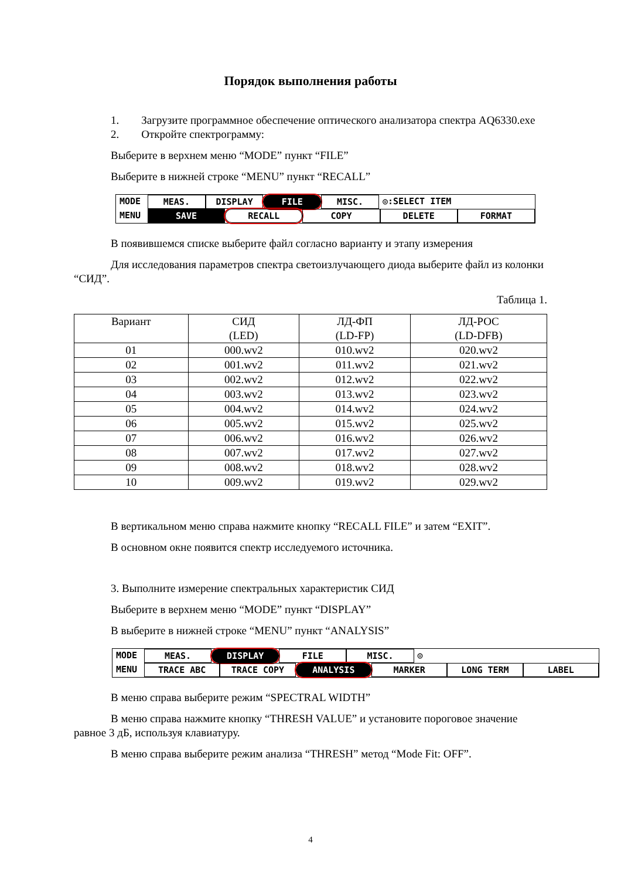Порядок выполнения работы
1. Загрузите программное обеспечение оптического анализатора спектра AQ6330.exe
2. Откройте спектрограмму:
Выберите в верхнем меню “MODE” пункт “FILE”
Выберите в нижней строке “MENU” пункт “RECALL”
MODE MEAS. DISPLAY FILE MISC. ◎:SELECT ITEM
MENU SAVE RECALL COPY DELETE FORMAT
В появившемся списке выберите файл согласно варианту и этапу измерения
Для исследования параметров спектра светоизлучающего диода выберите файл из колонки “СИД”.
Таблица 1.
| Вариант | СИД (LED) | ЛД-ФП (LD-FP) | ЛД-РОС (LD-DFB) |
| --- | --- | --- | --- |
| 01 | 000.wv2 | 010.wv2 | 020.wv2 |
| 02 | 001.wv2 | 011.wv2 | 021.wv2 |
| 03 | 002.wv2 | 012.wv2 | 022.wv2 |
| 04 | 003.wv2 | 013.wv2 | 023.wv2 |
| 05 | 004.wv2 | 014.wv2 | 024.wv2 |
| 06 | 005.wv2 | 015.wv2 | 025.wv2 |
| 07 | 006.wv2 | 016.wv2 | 026.wv2 |
| 08 | 007.wv2 | 017.wv2 | 027.wv2 |
| 09 | 008.wv2 | 018.wv2 | 028.wv2 |
| 10 | 009.wv2 | 019.wv2 | 029.wv2 |
В вертикальном меню справа нажмите кнопку “RECALL FILE” и затем “EXIT”.
В основном окне появится спектр исследуемого источника.
3. Выполните измерение спектральных характеристик СИД
Выберите в верхнем меню “MODE” пункт “DISPLAY”
В выберите в нижней строке “MENU” пункт “ANALYSIS”
MODE MEAS. DISPLAY FILE MISC. ◎
MENU TRACE ABC TRACE COPY ANALYSIS MARKER LONG TERM LABEL
В меню справа выберите режим “SPECTRAL WIDTH”
В меню справа нажмите кнопку “THRESH VALUE” и установите пороговое значение равное 3 дБ, используя клавиатуру.
В меню справа выберите режим анализа “THRESH” метод “Mode Fit: OFF”.
4